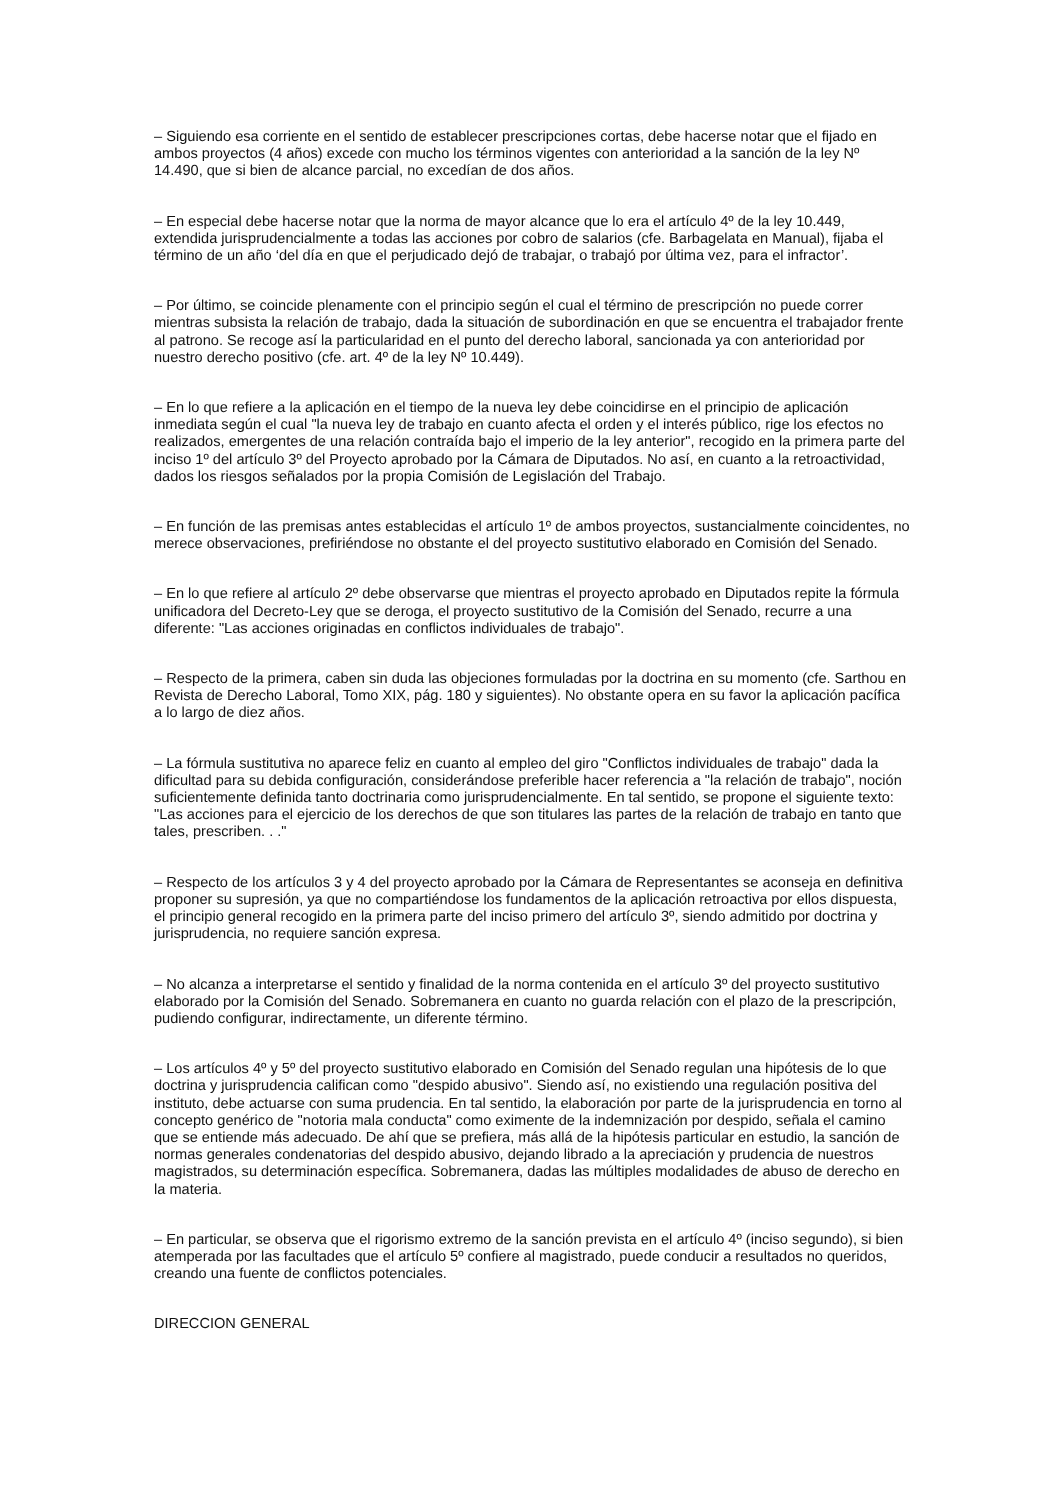– Siguiendo esa corriente en el sentido de establecer prescripciones cortas, debe hacerse notar que el fijado en ambos proyectos (4 años) excede con mucho los términos vigentes con anterioridad a la sanción de la ley Nº 14.490, que si bien de alcance parcial, no excedían de dos años.
– En especial debe hacerse notar que la norma de mayor alcance que lo era el artículo 4º de la ley 10.449, extendida jurisprudencialmente a todas las acciones por cobro de salarios (cfe. Barbagelata en Manual), fijaba el término de un año ‘del día en que el perjudicado dejó de trabajar, o trabajó por última vez, para el infractor’.
– Por último, se coincide plenamente con el principio según el cual el término de prescripción no puede correr mientras subsista la relación de trabajo, dada la situación de subordinación en que se encuentra el trabajador frente al patrono. Se recoge así la particularidad en el punto del derecho laboral, sancionada ya con anterioridad por nuestro derecho positivo (cfe. art. 4º de la ley Nº 10.449).
– En lo que refiere a la aplicación en el tiempo de la nueva ley debe coincidirse en el principio de aplicación inmediata según el cual "la nueva ley de trabajo en cuanto afecta el orden y el interés público, rige los efectos no realizados, emergentes de una relación contraída bajo el imperio de la ley anterior", recogido en la primera parte del inciso 1º del artículo 3º del Proyecto aprobado por la Cámara de Diputados. No así, en cuanto a la retroactividad, dados los riesgos señalados por la propia Comisión de Legislación del Trabajo.
– En función de las premisas antes establecidas el artículo 1º de ambos proyectos, sustancialmente coincidentes, no merece observaciones, prefiriéndose no obstante el del proyecto sustitutivo elaborado en Comisión del Senado.
– En lo que refiere al artículo 2º debe observarse que mientras el proyecto aprobado en Diputados repite la fórmula unificadora del Decreto-Ley que se deroga, el proyecto sustitutivo de la Comisión del Senado, recurre a una diferente: "Las acciones originadas en conflictos individuales de trabajo".
– Respecto de la primera, caben sin duda las objeciones formuladas por la doctrina en su momento (cfe. Sarthou en Revista de Derecho Laboral, Tomo XIX, pág. 180 y siguientes). No obstante opera en su favor la aplicación pacífica a lo largo de diez años.
– La fórmula sustitutiva no aparece feliz en cuanto al empleo del giro "Conflictos individuales de trabajo" dada la dificultad para su debida configuración, considerándose preferible hacer referencia a "la relación de trabajo", noción suficientemente definida tanto doctrinaria como jurisprudencialmente. En tal sentido, se propone el siguiente texto: "Las acciones para el ejercicio de los derechos de que son titulares las partes de la relación de trabajo en tanto que tales, prescriben. . ."
– Respecto de los artículos 3 y 4 del proyecto aprobado por la Cámara de Representantes se aconseja en definitiva proponer su supresión, ya que no compartiéndose los fundamentos de la aplicación retroactiva por ellos dispuesta, el principio general recogido en la primera parte del inciso primero del artículo 3º, siendo admitido por doctrina y jurisprudencia, no requiere sanción expresa.
– No alcanza a interpretarse el sentido y finalidad de la norma contenida en el artículo 3º del proyecto sustitutivo elaborado por la Comisión del Senado. Sobremanera en cuanto no guarda relación con el plazo de la prescripción, pudiendo configurar, indirectamente, un diferente término.
– Los artículos 4º y 5º del proyecto sustitutivo elaborado en Comisión del Senado regulan una hipótesis de lo que doctrina y jurisprudencia califican como "despido abusivo". Siendo así, no existiendo una regulación positiva del instituto, debe actuarse con suma prudencia. En tal sentido, la elaboración por parte de la jurisprudencia en torno al concepto genérico de "notoria mala conducta" como eximente de la indemnización por despido, señala el camino que se entiende más adecuado. De ahí que se prefiera, más allá de la hipótesis particular en estudio, la sanción de normas generales condenatorias del despido abusivo, dejando librado a la apreciación y prudencia de nuestros magistrados, su determinación específica. Sobremanera, dadas las múltiples modalidades de abuso de derecho en la materia.
– En particular, se observa que el rigorismo extremo de la sanción prevista en el artículo 4º (inciso segundo), si bien atemperada por las facultades que el artículo 5º confiere al magistrado, puede conducir a resultados no queridos, creando una fuente de conflictos potenciales.
DIRECCION GENERAL